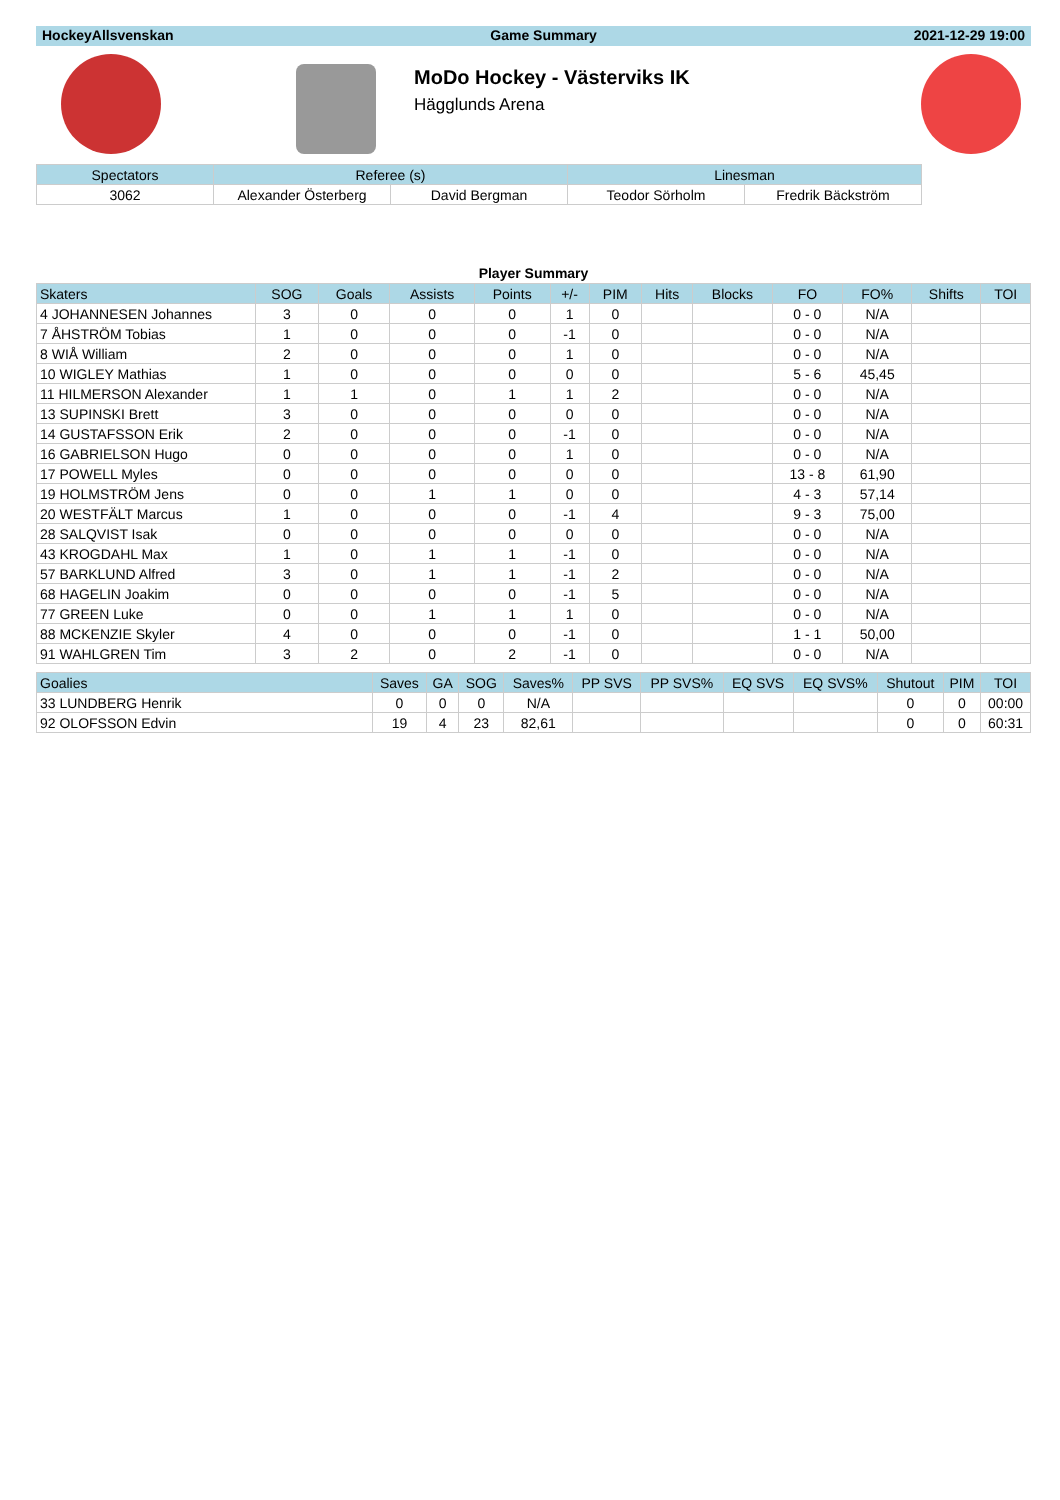HockeyAllsvenskan Game Summary 2021-12-29 19:00
MoDo Hockey - Västerviks IK
Hägglunds Arena
| Spectators | Referee (s) | | Linesman | |
| --- | --- | --- | --- | --- |
| 3062 | Alexander Österberg | David Bergman | Teodor Sörholm | Fredrik Bäckström |
Player Summary
| Skaters | SOG | Goals | Assists | Points | +/- | PIM | Hits | Blocks | FO | FO% | Shifts | TOI |
| --- | --- | --- | --- | --- | --- | --- | --- | --- | --- | --- | --- | --- |
| 4 JOHANNESEN Johannes | 3 | 0 | 0 | 0 | 1 | 0 | | | 0 - 0 | N/A | | |
| 7 ÅHSTRÖM Tobias | 1 | 0 | 0 | 0 | -1 | 0 | | | 0 - 0 | N/A | | |
| 8 WIÅ William | 2 | 0 | 0 | 0 | 1 | 0 | | | 0 - 0 | N/A | | |
| 10 WIGLEY Mathias | 1 | 0 | 0 | 0 | 0 | 0 | | | 5 - 6 | 45,45 | | |
| 11 HILMERSON Alexander | 1 | 1 | 0 | 1 | 1 | 2 | | | 0 - 0 | N/A | | |
| 13 SUPINSKI Brett | 3 | 0 | 0 | 0 | 0 | 0 | | | 0 - 0 | N/A | | |
| 14 GUSTAFSSON Erik | 2 | 0 | 0 | 0 | -1 | 0 | | | 0 - 0 | N/A | | |
| 16 GABRIELSON Hugo | 0 | 0 | 0 | 0 | 1 | 0 | | | 0 - 0 | N/A | | |
| 17 POWELL Myles | 0 | 0 | 0 | 0 | 0 | 0 | | | 13 - 8 | 61,90 | | |
| 19 HOLMSTRÖM Jens | 0 | 0 | 1 | 1 | 0 | 0 | | | 4 - 3 | 57,14 | | |
| 20 WESTFÄLT Marcus | 1 | 0 | 0 | 0 | -1 | 4 | | | 9 - 3 | 75,00 | | |
| 28 SALQVIST Isak | 0 | 0 | 0 | 0 | 0 | 0 | | | 0 - 0 | N/A | | |
| 43 KROGDAHL Max | 1 | 0 | 1 | 1 | -1 | 0 | | | 0 - 0 | N/A | | |
| 57 BARKLUND Alfred | 3 | 0 | 1 | 1 | -1 | 2 | | | 0 - 0 | N/A | | |
| 68 HAGELIN Joakim | 0 | 0 | 0 | 0 | -1 | 5 | | | 0 - 0 | N/A | | |
| 77 GREEN Luke | 0 | 0 | 1 | 1 | 1 | 0 | | | 0 - 0 | N/A | | |
| 88 MCKENZIE Skyler | 4 | 0 | 0 | 0 | -1 | 0 | | | 1 - 1 | 50,00 | | |
| 91 WAHLGREN Tim | 3 | 2 | 0 | 2 | -1 | 0 | | | 0 - 0 | N/A | | |
| Goalies | Saves | GA | SOG | Saves% | PP SVS | PP SVS% | EQ SVS | EQ SVS% | Shutout | PIM | TOI |
| --- | --- | --- | --- | --- | --- | --- | --- | --- | --- | --- | --- |
| 33 LUNDBERG Henrik | 0 | 0 | 0 | N/A | | | | | 0 | 0 | 00:00 |
| 92 OLOFSSON Edvin | 19 | 4 | 23 | 82,61 | | | | | 0 | 0 | 60:31 |